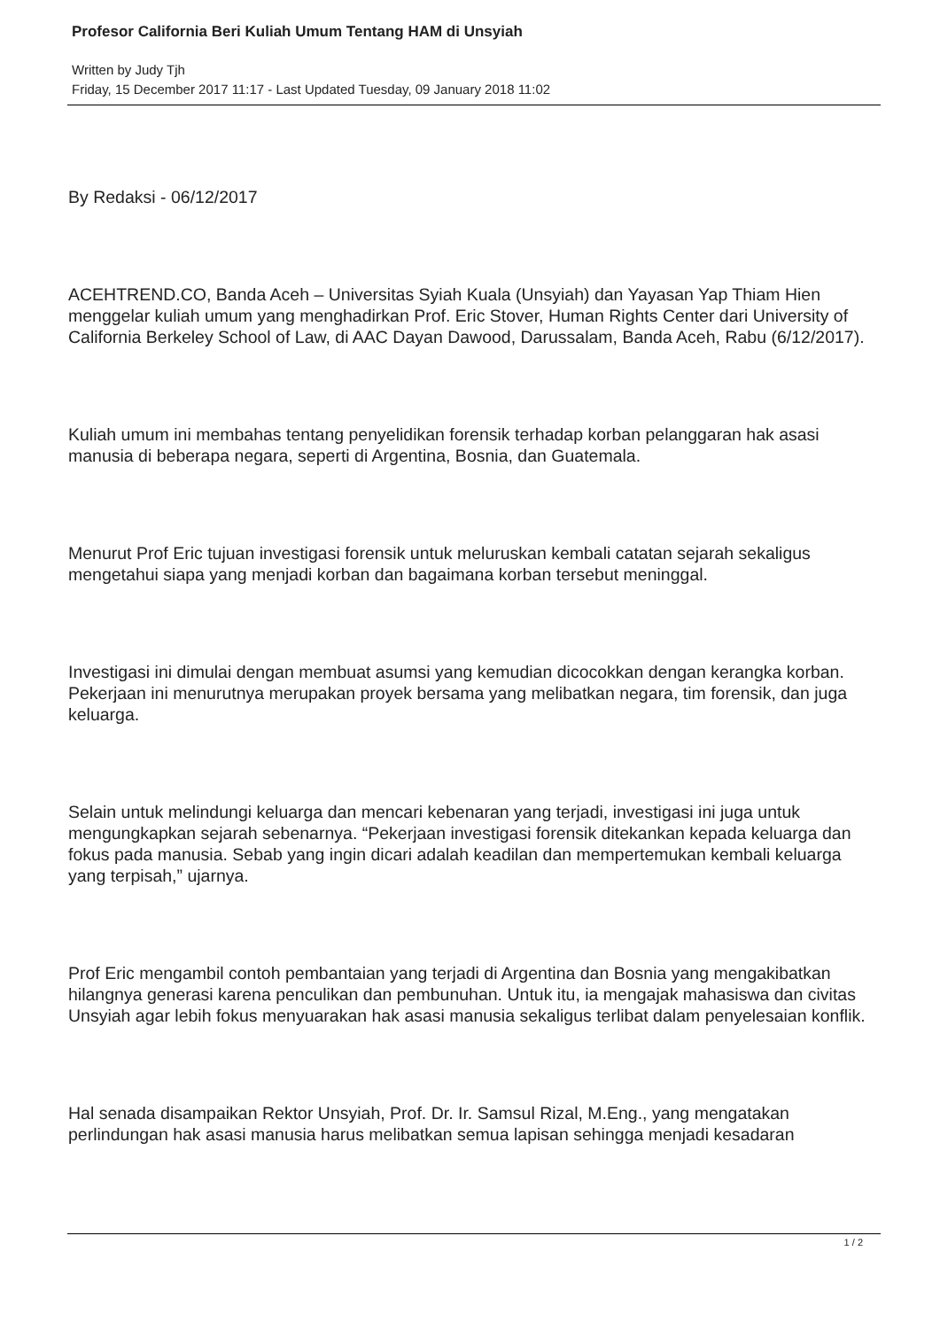Profesor California Beri Kuliah Umum Tentang HAM di Unsyiah
Written by Judy Tjh
Friday, 15 December 2017 11:17 - Last Updated Tuesday, 09 January 2018 11:02
By Redaksi - 06/12/2017
ACEHTREND.CO, Banda Aceh – Universitas Syiah Kuala (Unsyiah) dan Yayasan Yap Thiam Hien menggelar kuliah umum yang menghadirkan Prof. Eric Stover, Human Rights Center dari University of California Berkeley School of Law, di AAC Dayan Dawood, Darussalam, Banda Aceh, Rabu (6/12/2017).
Kuliah umum ini membahas tentang penyelidikan forensik terhadap korban pelanggaran hak asasi manusia di beberapa negara, seperti di Argentina, Bosnia, dan Guatemala.
Menurut Prof Eric tujuan investigasi forensik untuk meluruskan kembali catatan sejarah sekaligus mengetahui siapa yang menjadi korban dan bagaimana korban tersebut meninggal.
Investigasi ini dimulai dengan membuat asumsi yang kemudian dicocokkan dengan kerangka korban. Pekerjaan ini menurutnya merupakan proyek bersama yang melibatkan negara, tim forensik, dan juga keluarga.
Selain untuk melindungi keluarga dan mencari kebenaran yang terjadi, investigasi ini juga untuk mengungkapkan sejarah sebenarnya. “Pekerjaan investigasi forensik ditekankan kepada keluarga dan fokus pada manusia. Sebab yang ingin dicari adalah keadilan dan mempertemukan kembali keluarga yang terpisah,” ujarnya.
Prof Eric mengambil contoh pembantaian yang terjadi di Argentina dan Bosnia yang mengakibatkan hilangnya generasi karena penculikan dan pembunuhan. Untuk itu, ia mengajak mahasiswa dan civitas Unsyiah agar lebih fokus menyuarakan hak asasi manusia sekaligus terlibat dalam penyelesaian konflik.
Hal senada disampaikan Rektor Unsyiah, Prof. Dr. Ir. Samsul Rizal, M.Eng., yang mengatakan perlindungan hak asasi manusia harus melibatkan semua lapisan sehingga menjadi kesadaran
1 / 2